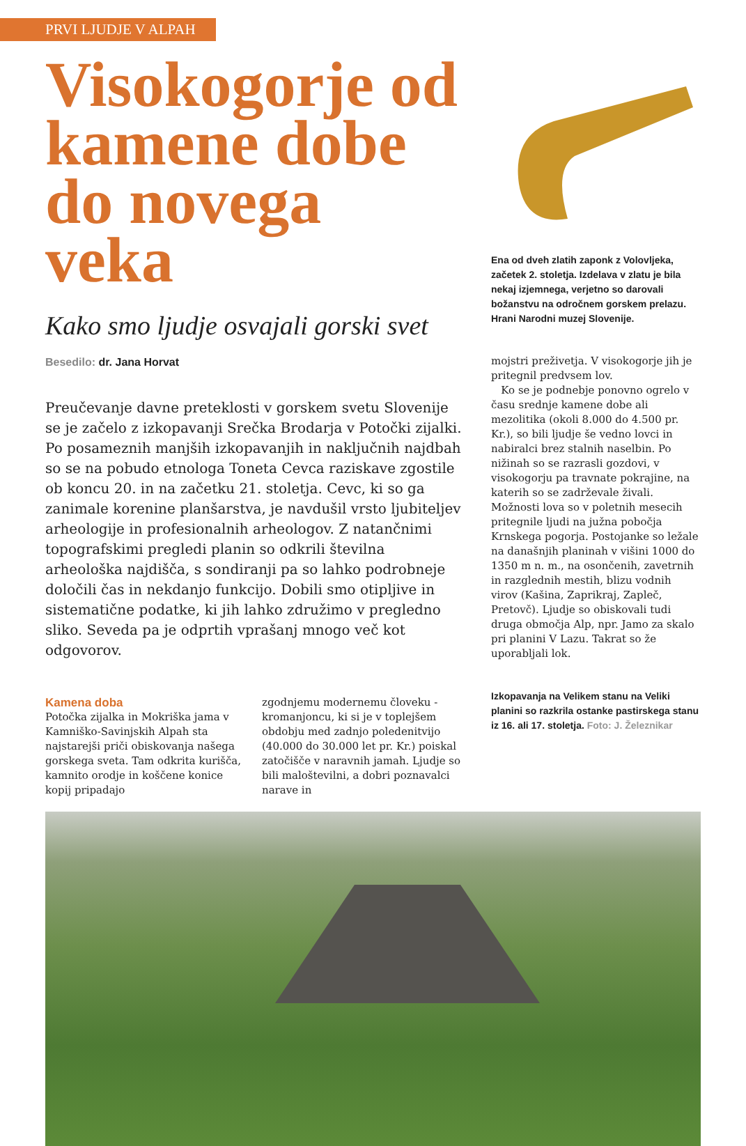PRVI LJUDJE V ALPAH
Visokogorje od kamene dobe do novega veka
Kako smo ljudje osvajali gorski svet
Besedilo: dr. Jana Horvat
Preučevanje davne preteklosti v gorskem svetu Slovenije se je začelo z izkopavanji Srečka Brodarja v Potočki zijalki. Po posameznih manjših izkopavanjih in naključnih najdbah so se na pobudo etnologa Toneta Cevca raziskave zgostile ob koncu 20. in na začetku 21. stoletja. Cevc, ki so ga zanimale korenine planšarstva, je navdušil vrsto ljubiteljev arheologije in profesionalnih arheologov. Z natančnimi topografskimi pregledi planin so odkrili številna arheološka najdišča, s sondiranji pa so lahko podrobneje določili čas in nekdanjo funkcijo. Dobili smo otipljive in sistematične podatke, ki jih lahko združimo v pregledno sliko. Seveda pa je odprtih vprašanj mnogo več kot odgovorov.
Kamena doba
Potočka zijalka in Mokriška jama v Kamniško-Savinjskih Alpah sta najstarejši priči obiskovanja našega gorskega sveta. Tam odkrita kurišča, kamnito orodje in koščene konice kopij pripadajo
zgodnjemu modernemu človeku - kromanjoncu, ki si je v toplejšem obdobju med zadnjo poledenitvijo (40.000 do 30.000 let pr. Kr.) poiskal zatočišče v naravnih jamah. Ljudje so bili maloštevilni, a dobri poznavalci narave in
Ena od dveh zlatih zaponk z Volovljeka, začetek 2. stoletja. Izdelava v zlatu je bila nekaj izjemnega, verjetno so darovali božanstvu na odročnem gorskem prelazu. Hrani Narodni muzej Slovenije.
mojstri preživetja. V visokogorje jih je pritegnil predvsem lov.
Ko se je podnebje ponovno ogrelo v času srednje kamene dobe ali mezolitika (okoli 8.000 do 4.500 pr. Kr.), so bili ljudje še vedno lovci in nabiralci brez stalnih naselbin. Po nižinah so se razrasli gozdovi, v visokogorju pa travnate pokrajine, na katerih so se zadrževale živali. Možnosti lova so v poletnih mesecih pritegnile ljudi na južna pobočja Krnskega pogorja. Postojanke so ležale na današnjih planinah v višini 1000 do 1350 m n. m., na osončenih, zavetrnih in razglednih mestih, blizu vodnih virov (Kašina, Zaprikraj, Zapleč, Pretovč). Ljudje so obiskovali tudi druga območja Alp, npr. Jamo za skalo pri planini V Lazu. Takrat so že uporabljali lok.
Izkopavanja na Velikem stanu na Veliki planini so razkrila ostanke pastirskega stanu iz 16. ali 17. stoletja. Foto: J. Železnikar